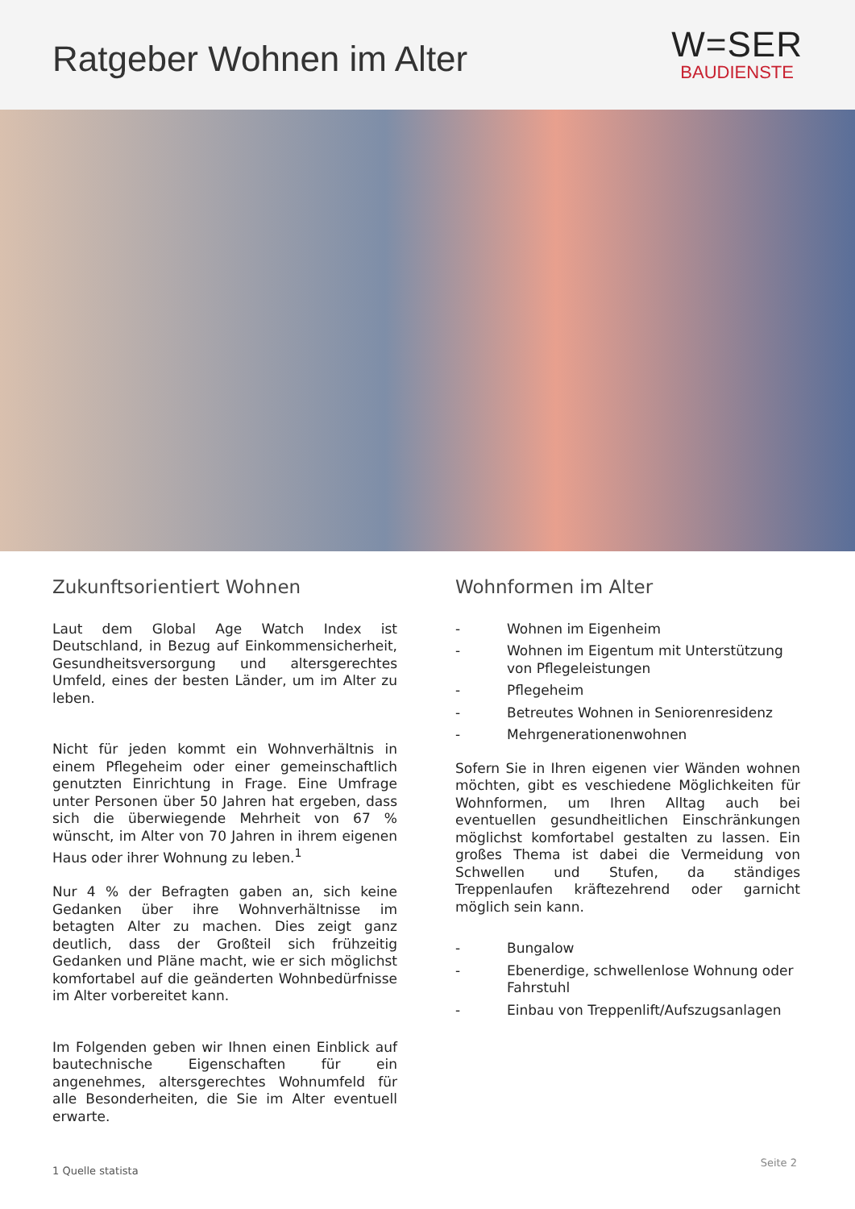Ratgeber Wohnen im Alter
W=SER
BAUDIENSTE
Zukunftsorientiert Wohnen
Laut dem Global Age Watch Index ist Deutschland, in Bezug auf Einkommensicherheit, Gesundheits­versorgung und altersgerechtes Umfeld, eines der besten Länder, um im Alter zu leben.
Nicht für jeden kommt ein Wohnverhältnis in einem Pflegeheim oder einer gemeinschaftlich genutzten Einrichtung in Frage. Eine Umfrage unter Personen über 50 Jahren hat ergeben, dass sich die überwie­gende Mehrheit von 67 % wünscht, im Alter von 70 Jahren in ihrem eigenen Haus oder ihrer Wohnung zu leben.<sup>1</sup>
Nur 4 % der Befragten gaben an, sich keine Gedan­ken über ihre Wohnverhältnisse im betagten Alter zu machen. Dies zeigt ganz deutlich, dass der Groß­teil sich frühzeitig Gedanken und Pläne macht, wie er sich möglichst komfortabel auf die geänderten Wohnbedürfnisse im Alter vorbereitet kann.
Im Folgenden geben wir Ihnen einen Einblick auf bautechnische Eigenschaften für ein angenehmes, altersgerechtes Wohnumfeld für alle Besonderhei­ten, die Sie im Alter eventuell erwarte.
Wohnformen im Alter
- Wohnen im Eigenheim
- Wohnen im Eigentum mit Unterstützung von Pflegeleistungen
- Pflegeheim
- Betreutes Wohnen in Seniorenresidenz
- Mehrgenerationenwohnen
Sofern Sie in Ihren eigenen vier Wänden wohnen möchten, gibt es veschiedene Möglichkeiten für Wohnformen, um Ihren Alltag auch bei eventuellen gesundheitlichen Einschränkungen möglichst kom­fortabel gestalten zu lassen. Ein großes Thema ist dabei die Vermeidung von Schwellen und Stufen, da ständiges Treppenlaufen kräftezehrend oder gar­nicht möglich sein kann.
- Bungalow
- Ebenerdige, schwellenlose Wohnung oder Fahrstuhl
- Einbau von Treppenlift/Aufszugsanlagen
1 Quelle statista
Seite 2